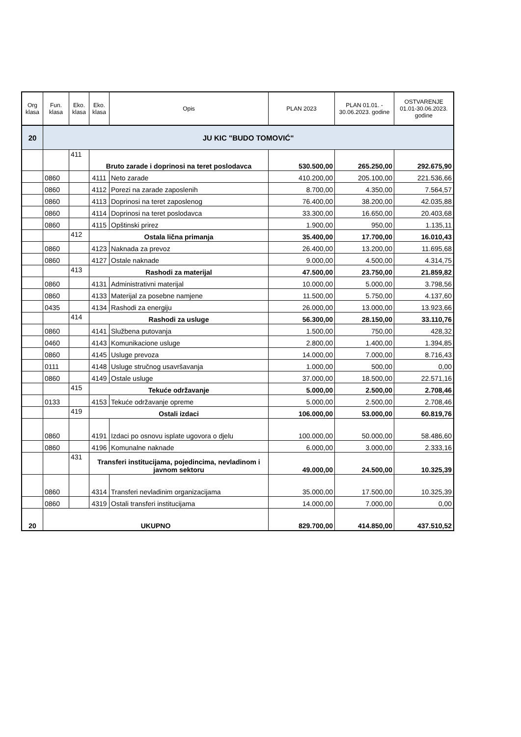| Org klasa | Fun. klasa | Eko. klasa | Eko. klasa | Opis | PLAN 2023 | PLAN 01.01. - 30.06.2023. godine | OSTVARENJE 01.01-30.06.2023. godine |
| --- | --- | --- | --- | --- | --- | --- | --- |
| 20 | JU KIC "BUDO TOMOVIĆ" | | | | | | |
| | | 411 | Bruto zarade i doprinosi na teret poslodavca | | 530.500,00 | 265.250,00 | 292.675,90 |
| | 0860 | | 4111 | Neto zarade | 410.200,00 | 205.100,00 | 221.536,66 |
| | 0860 | | 4112 | Porezi na zarade zaposlenih | 8.700,00 | 4.350,00 | 7.564,57 |
| | 0860 | | 4113 | Doprinosi na teret zaposlenog | 76.400,00 | 38.200,00 | 42.035,88 |
| | 0860 | | 4114 | Doprinosi na teret poslodavca | 33.300,00 | 16.650,00 | 20.403,68 |
| | 0860 | | 4115 | Opštinski prirez | 1.900,00 | 950,00 | 1.135,11 |
| | | 412 | Ostala lična primanja | | 35.400,00 | 17.700,00 | 16.010,43 |
| | 0860 | | 4123 | Naknada za prevoz | 26.400,00 | 13.200,00 | 11.695,68 |
| | 0860 | | 4127 | Ostale naknade | 9.000,00 | 4.500,00 | 4.314,75 |
| | | 413 | Rashodi za materijal | | 47.500,00 | 23.750,00 | 21.859,82 |
| | 0860 | | 4131 | Administrativni materijal | 10.000,00 | 5.000,00 | 3.798,56 |
| | 0860 | | 4133 | Materijal za posebne namjene | 11.500,00 | 5.750,00 | 4.137,60 |
| | 0435 | | 4134 | Rashodi za energiju | 26.000,00 | 13.000,00 | 13.923,66 |
| | | 414 | Rashodi za usluge | | 56.300,00 | 28.150,00 | 33.110,76 |
| | 0860 | | 4141 | Službena putovanja | 1.500,00 | 750,00 | 428,32 |
| | 0460 | | 4143 | Komunikacione usluge | 2.800,00 | 1.400,00 | 1.394,85 |
| | 0860 | | 4145 | Usluge prevoza | 14.000,00 | 7.000,00 | 8.716,43 |
| | 0111 | | 4148 | Usluge stručnog usavršavanja | 1.000,00 | 500,00 | 0,00 |
| | 0860 | | 4149 | Ostale usluge | 37.000,00 | 18.500,00 | 22.571,16 |
| | | 415 | Tekuće održavanje | | 5.000,00 | 2.500,00 | 2.708,46 |
| | 0133 | | 4153 | Tekuće održavanje opreme | 5.000,00 | 2.500,00 | 2.708,46 |
| | | 419 | Ostali izdaci | | 106.000,00 | 53.000,00 | 60.819,76 |
| | 0860 | | 4191 | Izdaci po osnovu isplate ugovora o djelu | 100.000,00 | 50.000,00 | 58.486,60 |
| | 0860 | | 4196 | Komunalne naknade | 6.000,00 | 3.000,00 | 2.333,16 |
| | | 431 | Transferi institucijama, pojedincima, nevladinom i javnom sektoru | | 49.000,00 | 24.500,00 | 10.325,39 |
| | 0860 | | 4314 | Transferi nevladinim organizacijama | 35.000,00 | 17.500,00 | 10.325,39 |
| | 0860 | | 4319 | Ostali transferi institucijama | 14.000,00 | 7.000,00 | 0,00 |
| 20 | UKUPNO | | | | 829.700,00 | 414.850,00 | 437.510,52 |